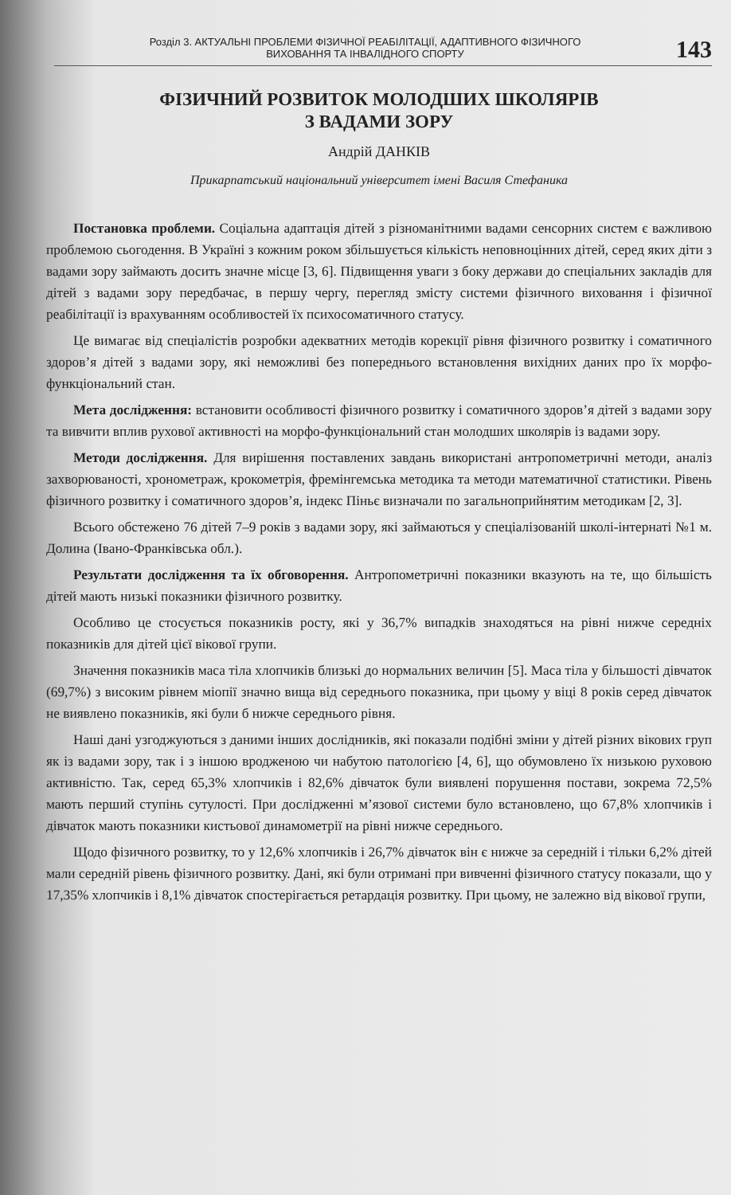Розділ 3. АКТУАЛЬНІ ПРОБЛЕМИ ФІЗИЧНОЇ РЕАБІЛІТАЦІЇ, АДАПТИВНОГО ФІЗИЧНОГО
ВИХОВАННЯ ТА ІНВАЛІДНОГО СПОРТУ
143
ФІЗИЧНИЙ РОЗВИТОК МОЛОДШИХ ШКОЛЯРІВ
З ВАДАМИ ЗОРУ
Андрій ДАНКІВ
Прикарпатський національний університет імені Василя Стефаника
Постановка проблеми. Соціальна адаптація дітей з різноманітними вадами сенсорних систем є важливою проблемою сьогодення. В Україні з кожним роком збільшується кількість неповноцінних дітей, серед яких діти з вадами зору займають досить значне місце [3, 6]. Підвищення уваги з боку держави до спеціальних закладів для дітей з вадами зору передбачає, в першу чергу, перегляд змісту системи фізичного виховання і фізичної реабілітації із врахуванням особливостей їх психосоматичного статусу.
Це вимагає від спеціалістів розробки адекватних методів корекції рівня фізичного розвитку і соматичного здоров’я дітей з вадами зору, які неможливі без попереднього встановлення вихідних даних про їх морфо-функціональний стан.
Мета дослідження: встановити особливості фізичного розвитку і соматичного здоров’я дітей з вадами зору та вивчити вплив рухової активності на морфо-функціональний стан молодших школярів із вадами зору.
Методи дослідження. Для вирішення поставлених завдань використані антропометричні методи, аналіз захворюваності, хронометраж, крокометрія, фремінгемська методика та методи математичної статистики. Рівень фізичного розвитку і соматичного здоров’я, індекс Піньє визначали по загальноприйнятим методикам [2, 3].
Всього обстежено 76 дітей 7–9 років з вадами зору, які займаються у спеціалізованій школі-інтернаті №1 м. Долина (Івано-Франківська обл.).
Результати дослідження та їх обговорення. Антропометричні показники вказують на те, що більшість дітей мають низькі показники фізичного розвитку.
Особливо це стосується показників росту, які у 36,7% випадків знаходяться на рівні нижче середніх показників для дітей цієї вікової групи.
Значення показників маса тіла хлопчиків близькі до нормальних величин [5]. Маса тіла у більшості дівчаток (69,7%) з високим рівнем міопії значно вища від середнього показника, при цьому у віці 8 років серед дівчаток не виявлено показників, які були б нижче середнього рівня.
Наші дані узгоджуються з даними інших дослідників, які показали подібні зміни у дітей різних вікових груп як із вадами зору, так і з іншою вродженою чи набутою патологією [4, 6], що обумовлено їх низькою руховою активністю. Так, серед 65,3% хлопчиків і 82,6% дівчаток були виявлені порушення постави, зокрема 72,5% мають перший ступінь сутулості. При дослідженні м’язової системи було встановлено, що 67,8% хлопчиків і дівчаток мають показники кистьової динамометрії на рівні нижче середнього.
Щодо фізичного розвитку, то у 12,6% хлопчиків і 26,7% дівчаток він є нижче за середній і тільки 6,2% дітей мали середній рівень фізичного розвитку. Дані, які були отримані при вивченні фізичного статусу показали, що у 17,35% хлопчиків і 8,1% дівчаток спостерігається ретардація розвитку. При цьому, не залежно від вікової групи,